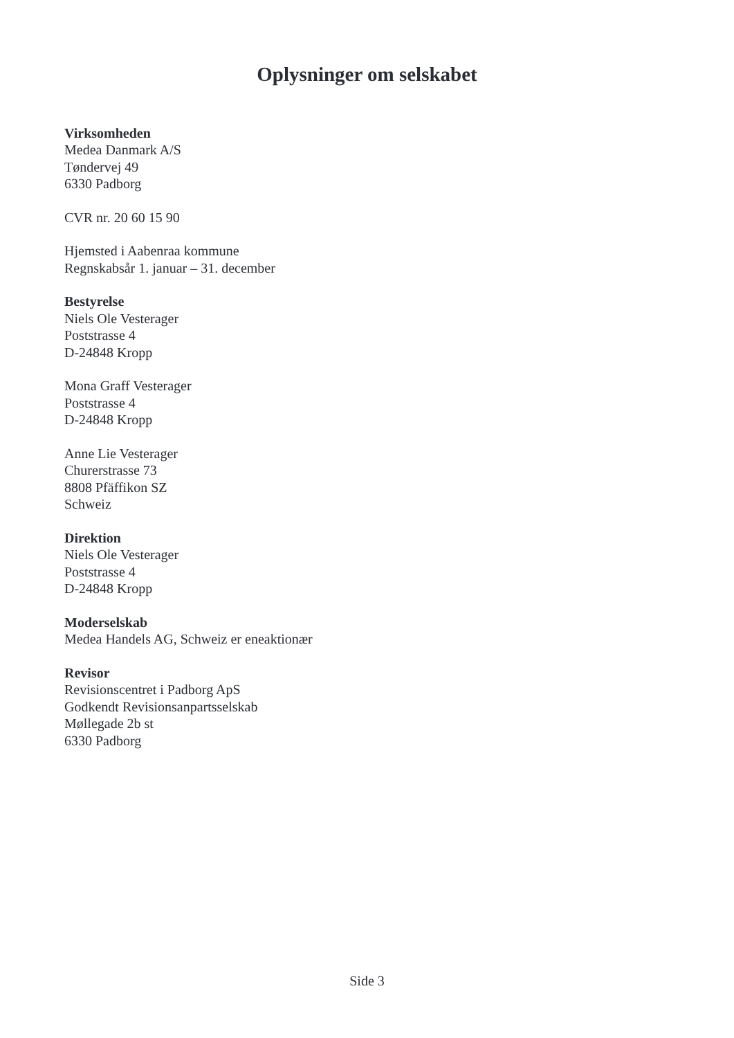Oplysninger om selskabet
Virksomheden
Medea Danmark A/S
Tøndervej 49
6330 Padborg
CVR nr. 20 60 15 90
Hjemsted i Aabenraa kommune
Regnskabsår 1. januar – 31. december
Bestyrelse
Niels Ole Vesterager
Poststrasse 4
D-24848 Kropp
Mona Graff Vesterager
Poststrasse 4
D-24848 Kropp
Anne Lie Vesterager
Churerstrasse 73
8808 Pfäffikon SZ
Schweiz
Direktion
Niels Ole Vesterager
Poststrasse 4
D-24848 Kropp
Moderselskab
Medea Handels AG, Schweiz er eneaktionær
Revisor
Revisionscentret i Padborg ApS
Godkendt Revisionsanpartsselskab
Møllegade 2b st
6330 Padborg
Side 3